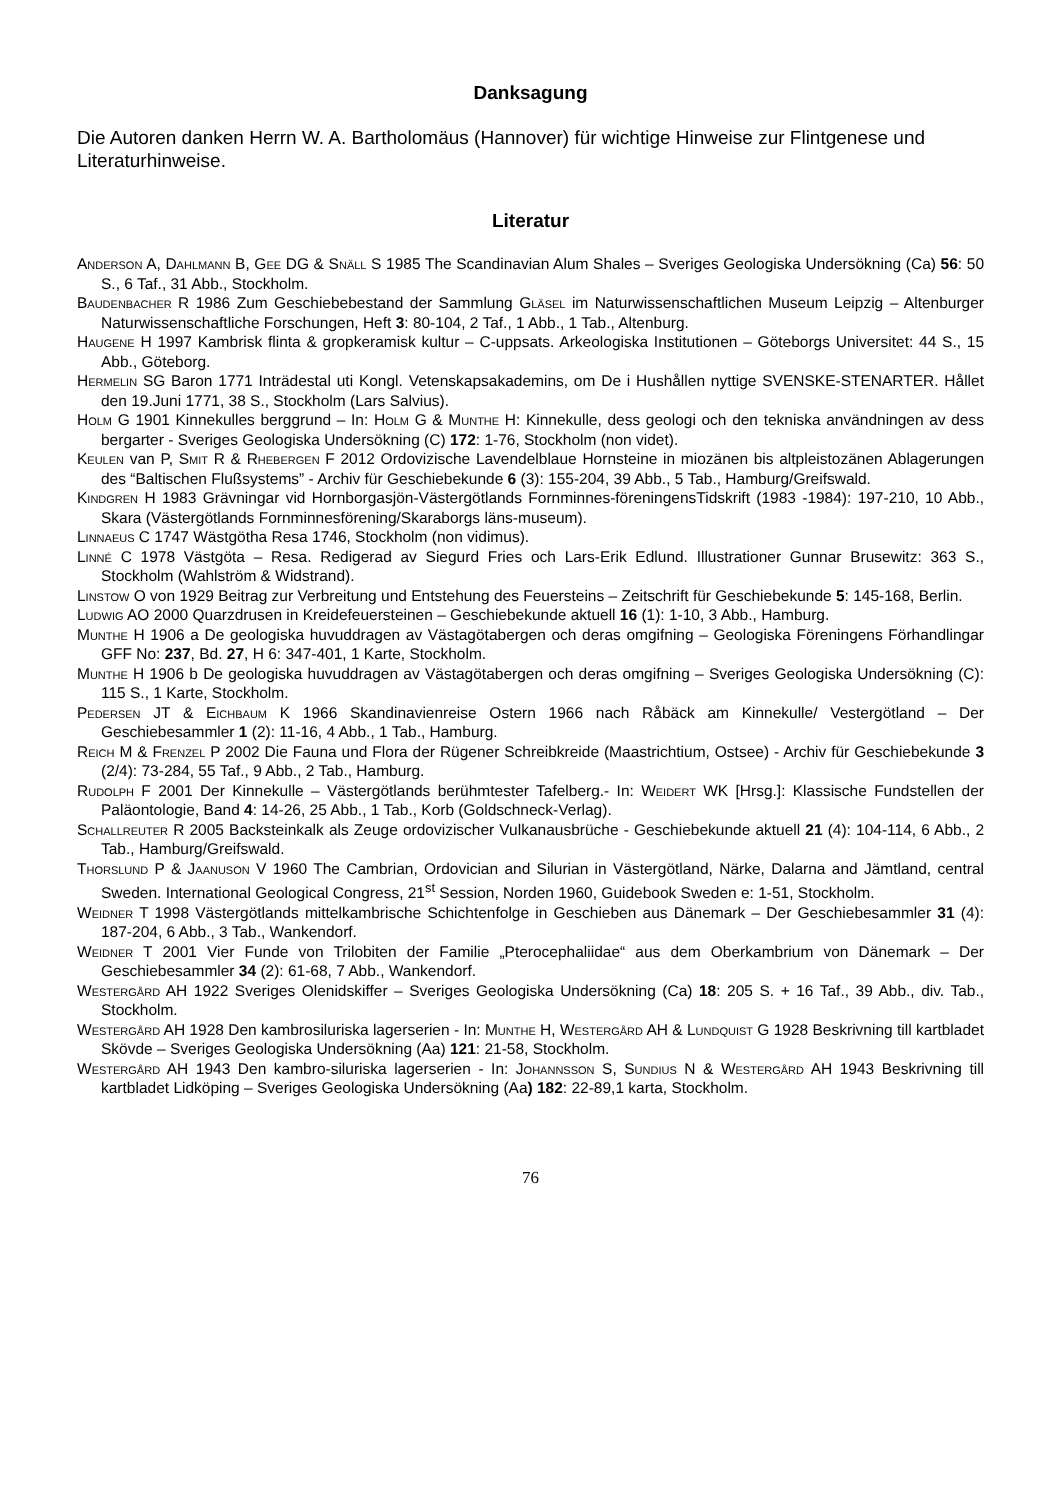Danksagung
Die Autoren danken Herrn W. A. Bartholomäus (Hannover) für wichtige Hinweise zur Flintgenese und Literaturhinweise.
Literatur
Anderson A, Dahlmann B, Gee DG & Snäll S 1985 The Scandinavian Alum Shales – Sveriges Geologiska Undersökning (Ca) 56: 50 S., 6 Taf., 31 Abb., Stockholm.
Baudenbacher R 1986 Zum Geschiebebestand der Sammlung Gläsel im Naturwissenschaftlichen Museum Leipzig – Altenburger Naturwissenschaftliche Forschungen, Heft 3: 80-104, 2 Taf., 1 Abb., 1 Tab., Altenburg.
Haugene H 1997 Kambrisk flinta & gropkeramisk kultur – C-uppsats. Arkeologiska Institutionen – Göteborgs Universitet: 44 S., 15 Abb., Göteborg.
Hermelin SG Baron 1771 Inträdestal uti Kongl. Vetenskapsakademins, om De i Hushållen nyttige SVENSKE-STENARTER. Hållet den 19.Juni 1771, 38 S., Stockholm (Lars Salvius).
Holm G 1901 Kinnekulles berggrund – In: Holm G & Munthe H: Kinnekulle, dess geologi och den tekniska användningen av dess bergarter - Sveriges Geologiska Undersökning (C) 172: 1-76, Stockholm (non videt).
Keulen van P, Smit R & Rhebergen F 2012 Ordovizische Lavendelblaue Hornsteine in miozänen bis altpleistozänen Ablagerungen des “Baltischen Flußsystems” - Archiv für Geschiebekunde 6 (3): 155-204, 39 Abb., 5 Tab., Hamburg/Greifswald.
Kindgren H 1983 Grävningar vid Hornborgasjön-Västergötlands Fornminnes-föreningensTidskrift (1983 -1984): 197-210, 10 Abb., Skara (Västergötlands Fornminnesförening/Skaraborgs läns-museum).
Linnaeus C 1747 Wästgötha Resa 1746, Stockholm (non vidimus).
Linné C 1978 Västgöta – Resa. Redigerad av Siegurd Fries och Lars-Erik Edlund. Illustrationer Gunnar Brusewitz: 363 S., Stockholm (Wahlström & Widstrand).
Linstow O von 1929 Beitrag zur Verbreitung und Entstehung des Feuersteins – Zeitschrift für Geschiebekunde 5: 145-168, Berlin.
Ludwig AO 2000 Quarzdrusen in Kreidefeuersteinen – Geschiebekunde aktuell 16 (1): 1-10, 3 Abb., Hamburg.
Munthe H 1906 a De geologiska huvuddragen av Västagötabergen och deras omgifning – Geologiska Föreningens Förhandlingar GFF No: 237, Bd. 27, H 6: 347-401, 1 Karte, Stockholm.
Munthe H 1906 b De geologiska huvuddragen av Västagötabergen och deras omgifning – Sveriges Geologiska Undersökning (C): 115 S., 1 Karte, Stockholm.
Pedersen JT & Eichbaum K 1966 Skandinavienreise Ostern 1966 nach Råbäck am Kinnekulle/ Vestergötland – Der Geschiebesammler 1 (2): 11-16, 4 Abb., 1 Tab., Hamburg.
Reich M & Frenzel P 2002 Die Fauna und Flora der Rügener Schreibkreide (Maastrichtium, Ostsee) - Archiv für Geschiebekunde 3 (2/4): 73-284, 55 Taf., 9 Abb., 2 Tab., Hamburg.
Rudolph F 2001 Der Kinnekulle – Västergötlands berühmtester Tafelberg.- In: Weidert WK [Hrsg.]: Klassische Fundstellen der Paläontologie, Band 4: 14-26, 25 Abb., 1 Tab., Korb (Goldschneck-Verlag).
Schallreuter R 2005 Backsteinkalk als Zeuge ordovizischer Vulkanausbrüche - Geschiebekunde aktuell 21 (4): 104-114, 6 Abb., 2 Tab., Hamburg/Greifswald.
Thorslund P & Jaanuson V 1960 The Cambrian, Ordovician and Silurian in Västergötland, Närke, Dalarna and Jämtland, central Sweden. International Geological Congress, 21<sup>st</sup> Session, Norden 1960, Guidebook Sweden e: 1-51, Stockholm.
Weidner T 1998 Västergötlands mittelkambrische Schichtenfolge in Geschieben aus Dänemark – Der Geschiebesammler 31 (4): 187-204, 6 Abb., 3 Tab., Wankendorf.
Weidner T 2001 Vier Funde von Trilobiten der Familie „Pterocephaliidae“ aus dem Oberkambrium von Dänemark – Der Geschiebesammler 34 (2): 61-68, 7 Abb., Wankendorf.
Westergård AH 1922 Sveriges Olenidskiffer – Sveriges Geologiska Undersökning (Ca) 18: 205 S. + 16 Taf., 39 Abb., div. Tab., Stockholm.
Westergård AH 1928 Den kambrosiluriska lagerserien - In: Munthe H, Westergård AH & Lundquist G 1928 Beskrivning till kartbladet Skövde – Sveriges Geologiska Undersökning (Aa) 121: 21-58, Stockholm.
Westergård AH 1943 Den kambro-siluriska lagerserien - In: Johannsson S, Sundius N & Westergård AH 1943 Beskrivning till kartbladet Lidköping – Sveriges Geologiska Undersökning (Aa) 182: 22-89,1 karta, Stockholm.
76